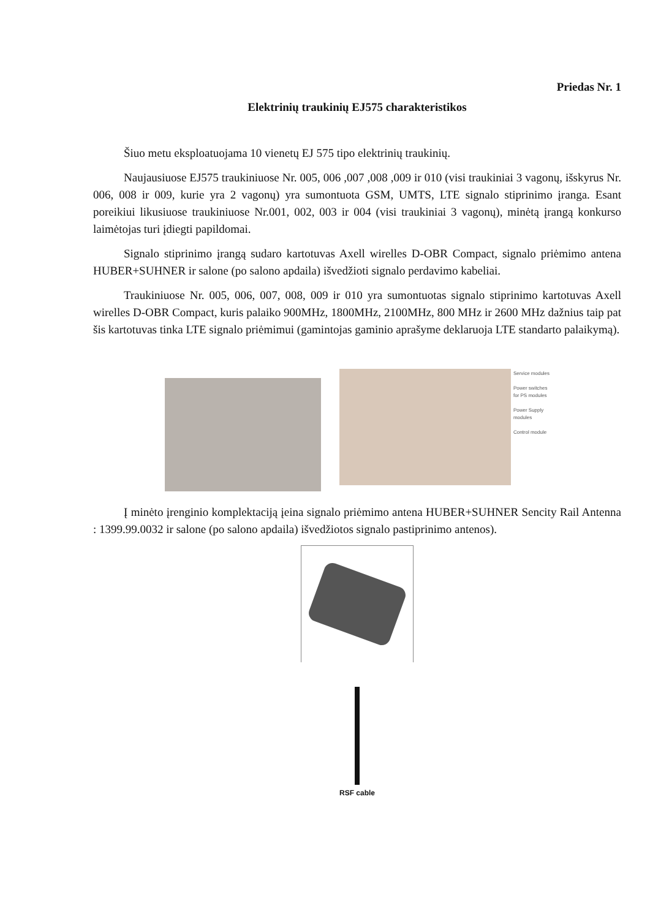Priedas Nr. 1
Elektrinių traukinių EJ575 charakteristikos
Šiuo metu eksploatuojama 10 vienetų EJ 575 tipo elektrinių traukinių.
Naujausiuose EJ575 traukiniuose Nr. 005, 006 ,007 ,008 ,009 ir 010 (visi traukiniai 3 vagonų, išskyrus Nr. 006, 008 ir 009, kurie yra 2 vagonų) yra sumontuota GSM, UMTS, LTE signalo stiprinimo įranga. Esant poreikiui likusiuose traukiniuose Nr.001, 002, 003 ir 004 (visi traukiniai 3 vagonų), minėtą įrangą konkurso laimėtojas turi įdiegti papildomai.
Signalo stiprinimo įrangą sudaro kartotuvas Axell wirelles D-OBR Compact, signalo priėmimo antena HUBER+SUHNER ir salone (po salono apdaila) išvedžioti signalo perdavimo kabeliai.
Traukiniuose Nr. 005, 006, 007, 008, 009 ir 010 yra sumontuotas signalo stiprinimo kartotuvas Axell wirelles D-OBR Compact, kuris palaiko 900MHz, 1800MHz, 2100MHz, 800 MHz ir 2600 MHz dažnius taip pat šis kartotuvas tinka LTE signalo priėmimui (gamintojas gaminio aprašyme deklaruoja LTE standarto palaikymą).
Service modules
Power switches
for PS modules
Power Supply
modules
Control module
Į minėto įrenginio komplektaciją įeina signalo priėmimo antena HUBER+SUHNER Sencity Rail Antenna : 1399.99.0032 ir salone (po salono apdaila) išvedžiotos signalo pastiprinimo antenos).
RSF cable